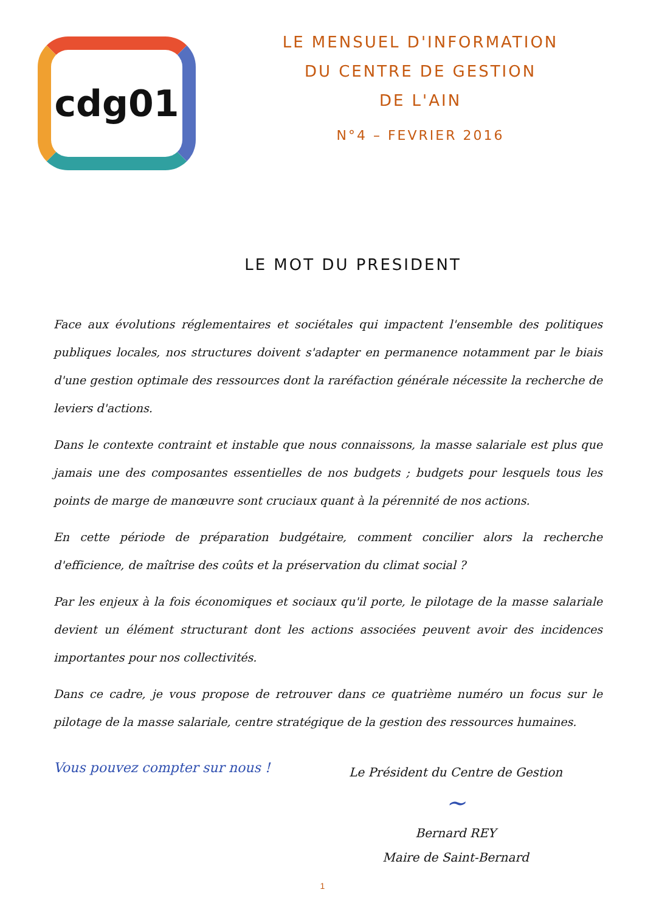cdg01
LE MENSUEL D'INFORMATION
DU CENTRE DE GESTION
DE L'AIN
N°4 – FEVRIER 2016
LE MOT DU PRESIDENT
Face aux évolutions réglementaires et sociétales qui impactent l'ensemble des politiques publiques locales, nos structures doivent s'adapter en permanence notamment par le biais d'une gestion optimale des ressources dont la raréfaction générale nécessite la recherche de leviers d'actions.
Dans le contexte contraint et instable que nous connaissons, la masse salariale est plus que jamais une des composantes essentielles de nos budgets ; budgets pour lesquels tous les points de marge de manœuvre sont cruciaux quant à la pérennité de nos actions.
En cette période de préparation budgétaire, comment concilier alors la recherche d'efficience, de maîtrise des coûts et la préservation du climat social ?
Par les enjeux à la fois économiques et sociaux qu'il porte, le pilotage de la masse salariale devient un élément structurant dont les actions associées peuvent avoir des incidences importantes pour nos collectivités.
Dans ce cadre, je vous propose de retrouver dans ce quatrième numéro un focus sur le pilotage de la masse salariale, centre stratégique de la gestion des ressources humaines.
Vous pouvez compter sur nous !
Le Président du Centre de Gestion
~
Bernard REY
Maire de Saint-Bernard
1